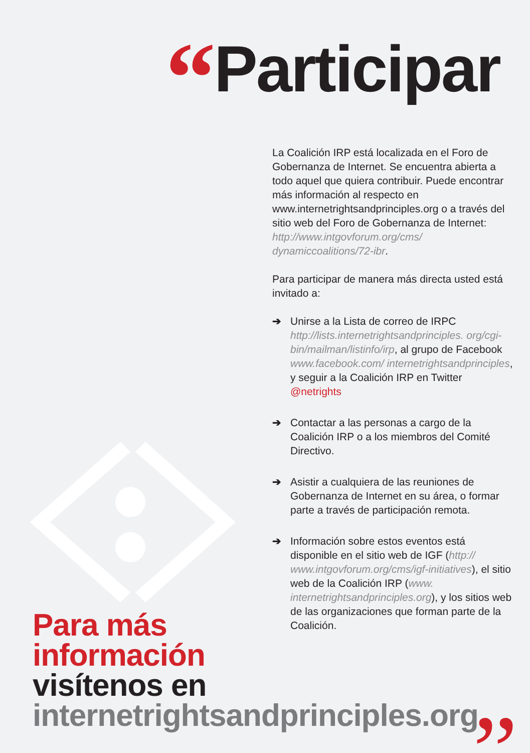“Participar
La Coalición IRP está localizada en el Foro de Gobernanza de Internet. Se encuentra abierta a todo aquel que quiera contribuir. Puede encontrar más información al respecto en www.internetrightsandprinciples.org o a través del sitio web del Foro de Gobernanza de Internet: http://www.intgovforum.org/cms/ dynamiccoalitions/72-ibr.
Para participar de manera más directa usted está invitado a:
➔ Unirse a la Lista de correo de IRPC http://lists.internetrightsandprinciples. org/cgi-bin/mailman/listinfo/irp, al grupo de Facebook www.facebook.com/ internetrightsandprinciples, y seguir a la Coalición IRP en Twitter @netrights
➔ Contactar a las personas a cargo de la Coalición IRP o a los miembros del Comité Directivo.
➔ Asistir a cualquiera de las reuniones de Gobernanza de Internet en su área, o formar parte a través de participación remota.
➔ Información sobre estos eventos está disponible en el sitio web de IGF (http:// www.intgovforum.org/cms/igf-initiatives), el sitio web de la Coalición IRP (www. internetrightsandprinciples.org), y los sitios web de las organizaciones que forman parte de la Coalición.
Para más
información
visítenos en
internetrightsandprinciples.org
”